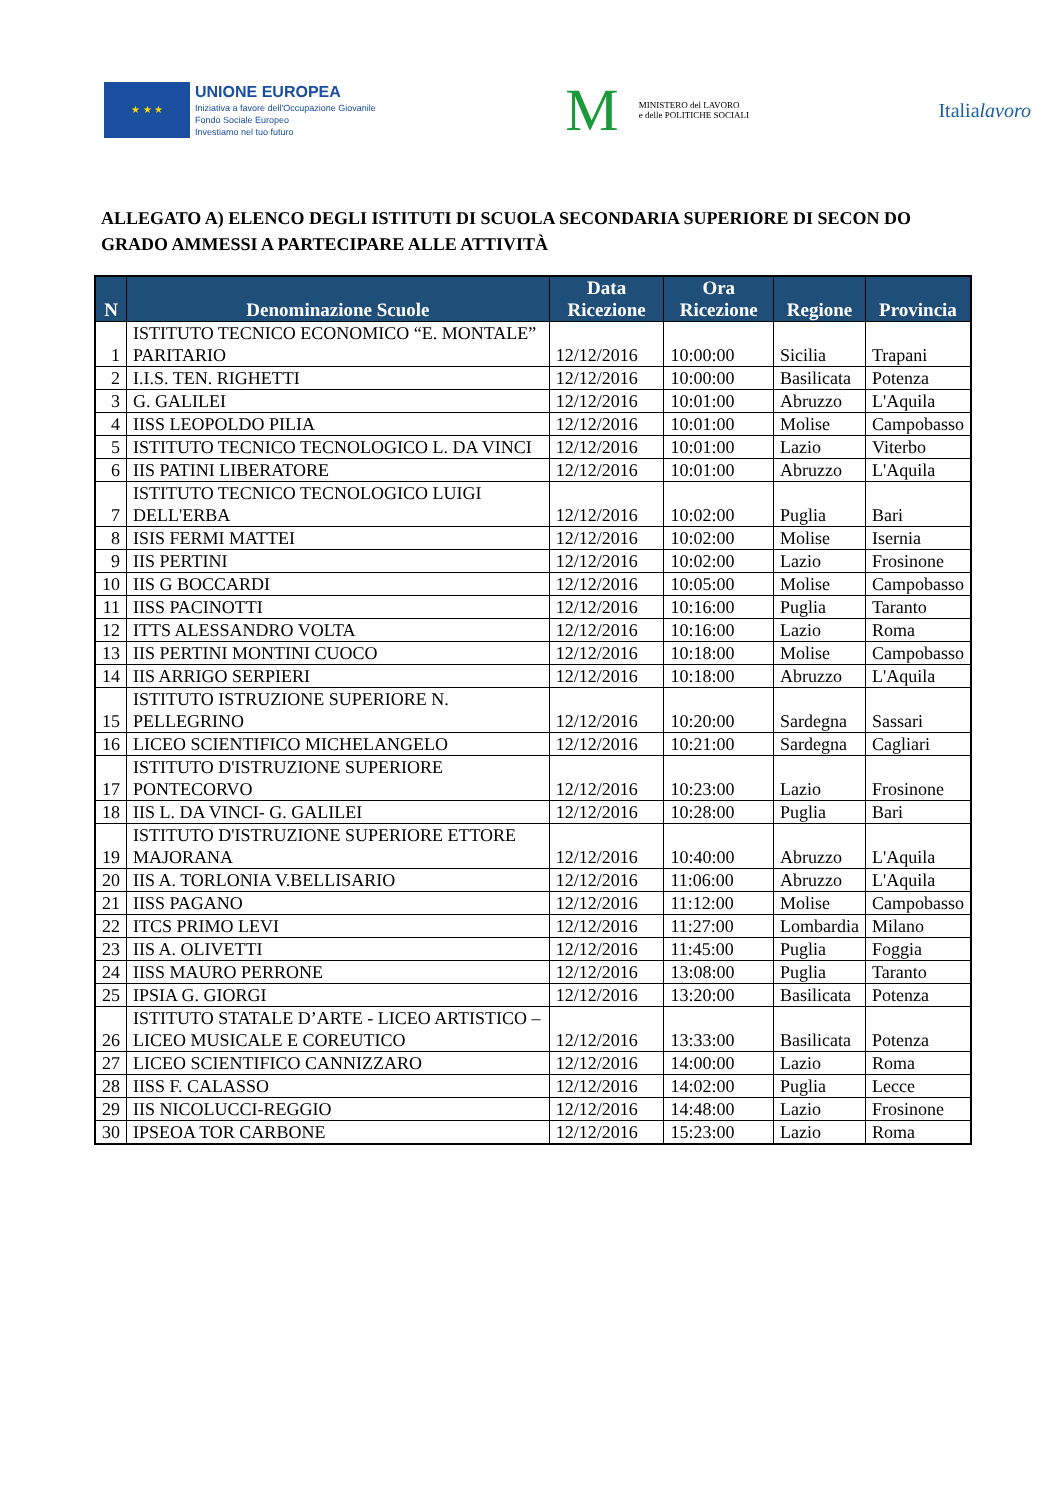★ ★ ★
UNIONE EUROPEA
Iniziativa a favore dell'Occupazione Giovanile
Fondo Sociale Europeo
Investiamo nel tuo futuro
M MINISTERO del LAVORO
e delle POLITICHE SOCIALI
Italialavoro
ALLEGATO A) ELENCO DEGLI ISTITUTI DI SCUOLA SECONDARIA SUPERIORE DI SECON DO GRADO AMMESSI A PARTECIPARE ALLE ATTIVITÀ
| N | Denominazione Scuole | Data Ricezione | Ora Ricezione | Regione | Provincia |
| --- | --- | --- | --- | --- | --- |
| 1 | ISTITUTO TECNICO ECONOMICO “E. MONTALE” PARITARIO | 12/12/2016 | 10:00:00 | Sicilia | Trapani |
| 2 | I.I.S. TEN. RIGHETTI | 12/12/2016 | 10:00:00 | Basilicata | Potenza |
| 3 | G. GALILEI | 12/12/2016 | 10:01:00 | Abruzzo | L'Aquila |
| 4 | IISS LEOPOLDO PILIA | 12/12/2016 | 10:01:00 | Molise | Campobasso |
| 5 | ISTITUTO TECNICO TECNOLOGICO L. DA VINCI | 12/12/2016 | 10:01:00 | Lazio | Viterbo |
| 6 | IIS PATINI LIBERATORE | 12/12/2016 | 10:01:00 | Abruzzo | L'Aquila |
| 7 | ISTITUTO TECNICO TECNOLOGICO LUIGI DELL'ERBA | 12/12/2016 | 10:02:00 | Puglia | Bari |
| 8 | ISIS FERMI MATTEI | 12/12/2016 | 10:02:00 | Molise | Isernia |
| 9 | IIS PERTINI | 12/12/2016 | 10:02:00 | Lazio | Frosinone |
| 10 | IIS G BOCCARDI | 12/12/2016 | 10:05:00 | Molise | Campobasso |
| 11 | IISS PACINOTTI | 12/12/2016 | 10:16:00 | Puglia | Taranto |
| 12 | ITTS ALESSANDRO VOLTA | 12/12/2016 | 10:16:00 | Lazio | Roma |
| 13 | IIS PERTINI MONTINI CUOCO | 12/12/2016 | 10:18:00 | Molise | Campobasso |
| 14 | IIS ARRIGO SERPIERI | 12/12/2016 | 10:18:00 | Abruzzo | L'Aquila |
| 15 | ISTITUTO ISTRUZIONE SUPERIORE N. PELLEGRINO | 12/12/2016 | 10:20:00 | Sardegna | Sassari |
| 16 | LICEO SCIENTIFICO MICHELANGELO | 12/12/2016 | 10:21:00 | Sardegna | Cagliari |
| 17 | ISTITUTO D'ISTRUZIONE SUPERIORE PONTECORVO | 12/12/2016 | 10:23:00 | Lazio | Frosinone |
| 18 | IIS L. DA VINCI- G. GALILEI | 12/12/2016 | 10:28:00 | Puglia | Bari |
| 19 | ISTITUTO D'ISTRUZIONE SUPERIORE ETTORE MAJORANA | 12/12/2016 | 10:40:00 | Abruzzo | L'Aquila |
| 20 | IIS A. TORLONIA V.BELLISARIO | 12/12/2016 | 11:06:00 | Abruzzo | L'Aquila |
| 21 | IISS PAGANO | 12/12/2016 | 11:12:00 | Molise | Campobasso |
| 22 | ITCS PRIMO LEVI | 12/12/2016 | 11:27:00 | Lombardia | Milano |
| 23 | IIS A. OLIVETTI | 12/12/2016 | 11:45:00 | Puglia | Foggia |
| 24 | IISS MAURO PERRONE | 12/12/2016 | 13:08:00 | Puglia | Taranto |
| 25 | IPSIA G. GIORGI | 12/12/2016 | 13:20:00 | Basilicata | Potenza |
| 26 | ISTITUTO STATALE D’ARTE - LICEO ARTISTICO – LICEO MUSICALE E COREUTICO | 12/12/2016 | 13:33:00 | Basilicata | Potenza |
| 27 | LICEO SCIENTIFICO CANNIZZARO | 12/12/2016 | 14:00:00 | Lazio | Roma |
| 28 | IISS F. CALASSO | 12/12/2016 | 14:02:00 | Puglia | Lecce |
| 29 | IIS NICOLUCCI-REGGIO | 12/12/2016 | 14:48:00 | Lazio | Frosinone |
| 30 | IPSEOA TOR CARBONE | 12/12/2016 | 15:23:00 | Lazio | Roma |